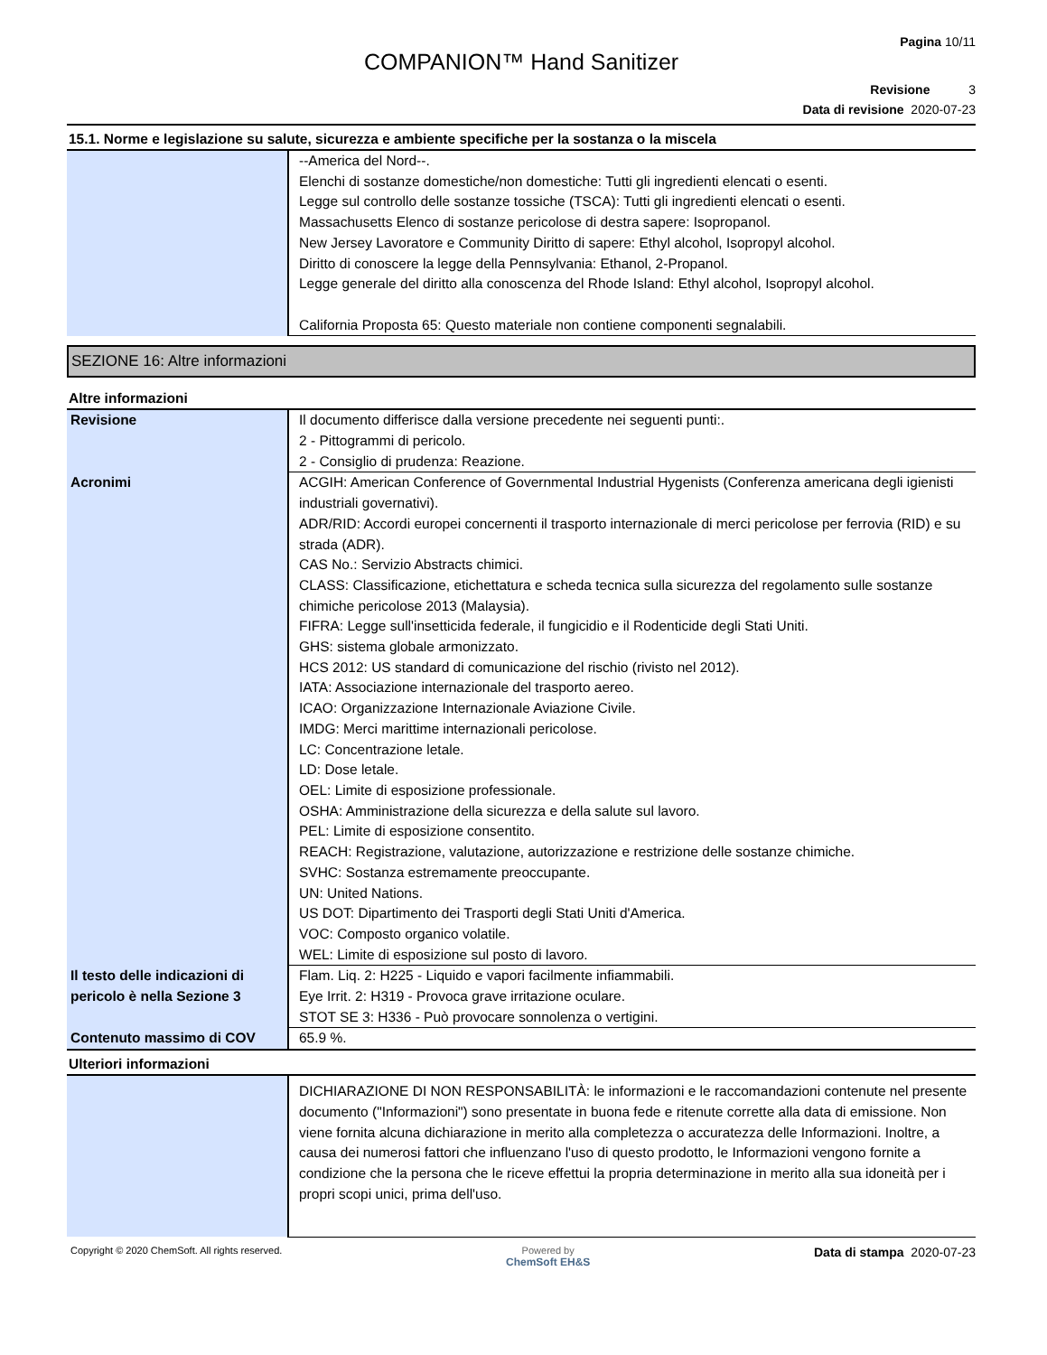Pagina 10/11
COMPANION™ Hand Sanitizer
Revisione 3
Data di revisione 2020-07-23
15.1. Norme e legislazione su salute, sicurezza e ambiente specifiche per la sostanza o la miscela
| | --America del Nord--. Elenchi di sostanze domestiche/non domestiche: Tutti gli ingredienti elencati o esenti. Legge sul controllo delle sostanze tossiche (TSCA): Tutti gli ingredienti elencati o esenti. Massachusetts Elenco di sostanze pericolose di destra sapere: Isopropanol. New Jersey Lavoratore e Community Diritto di sapere: Ethyl alcohol, Isopropyl alcohol. Diritto di conoscere la legge della Pennsylvania: Ethanol, 2-Propanol. Legge generale del diritto alla conoscenza del Rhode Island: Ethyl alcohol, Isopropyl alcohol. California Proposta 65: Questo materiale non contiene componenti segnalabili. |
SEZIONE 16: Altre informazioni
Altre informazioni
| Revisione | Il documento differisce dalla versione precedente nei seguenti punti:. 2 - Pittogrammi di pericolo. 2 - Consiglio di prudenza: Reazione. |
| Acronimi | ACGIH: American Conference of Governmental Industrial Hygenists (Conferenza americana degli igienisti industriali governativi). ADR/RID: Accordi europei concernenti il trasporto internazionale di merci pericolose per ferrovia (RID) e su strada (ADR). CAS No.: Servizio Abstracts chimici. CLASS: Classificazione, etichettatura e scheda tecnica sulla sicurezza del regolamento sulle sostanze chimiche pericolose 2013 (Malaysia). FIFRA: Legge sull'insetticida federale, il fungicidio e il Rodenticide degli Stati Uniti. GHS: sistema globale armonizzato. HCS 2012: US standard di comunicazione del rischio (rivisto nel 2012). IATA: Associazione internazionale del trasporto aereo. ICAO: Organizzazione Internazionale Aviazione Civile. IMDG: Merci marittime internazionali pericolose. LC: Concentrazione letale. LD: Dose letale. OEL: Limite di esposizione professionale. OSHA: Amministrazione della sicurezza e della salute sul lavoro. PEL: Limite di esposizione consentito. REACH: Registrazione, valutazione, autorizzazione e restrizione delle sostanze chimiche. SVHC: Sostanza estremamente preoccupante. UN: United Nations. US DOT: Dipartimento dei Trasporti degli Stati Uniti d'America. VOC: Composto organico volatile. WEL: Limite di esposizione sul posto di lavoro. |
| Il testo delle indicazioni di pericolo è nella Sezione 3 | Flam. Liq. 2: H225 - Liquido e vapori facilmente infiammabili. Eye Irrit. 2: H319 - Provoca grave irritazione oculare. STOT SE 3: H336 - Può provocare sonnolenza o vertigini. |
| Contenuto massimo di COV | 65.9 %. |
Ulteriori informazioni
| | DICHIARAZIONE DI NON RESPONSABILITÀ: le informazioni e le raccomandazioni contenute nel presente documento ("Informazioni") sono presentate in buona fede e ritenute corrette alla data di emissione. Non viene fornita alcuna dichiarazione in merito alla completezza o accuratezza delle Informazioni. Inoltre, a causa dei numerosi fattori che influenzano l'uso di questo prodotto, le Informazioni vengono fornite a condizione che la persona che le riceve effettui la propria determinazione in merito alla sua idoneità per i propri scopi unici, prima dell'uso. |
Copyright © 2020 ChemSoft. All rights reserved. Powered by
ChemSoft EH&S Data di stampa 2020-07-23